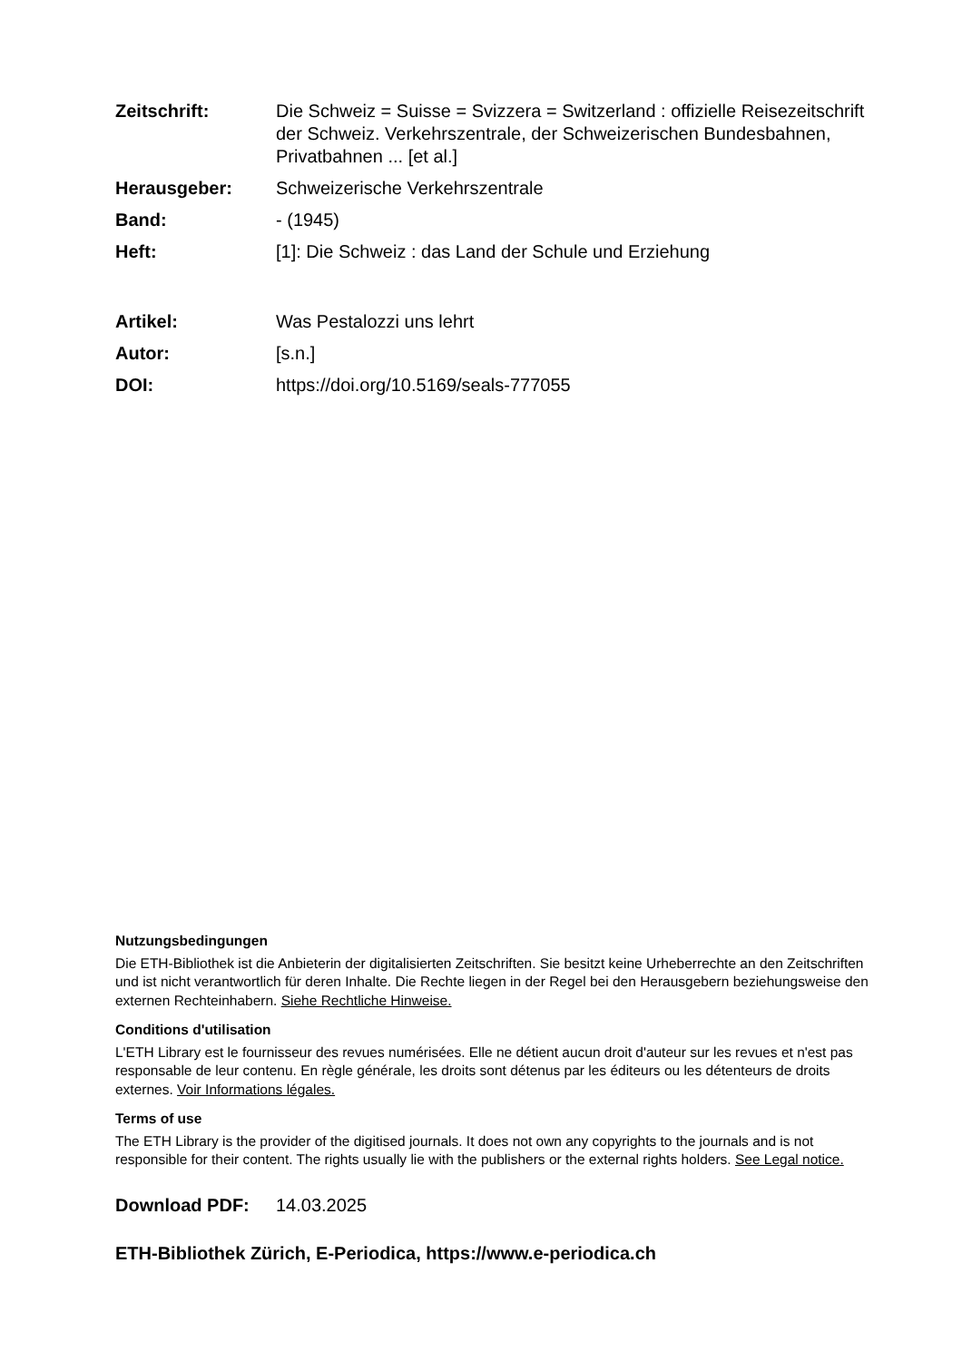Zeitschrift: Die Schweiz = Suisse = Svizzera = Switzerland : offizielle Reisezeitschrift der Schweiz. Verkehrszentrale, der Schweizerischen Bundesbahnen, Privatbahnen ... [et al.]
Herausgeber: Schweizerische Verkehrszentrale
Band: - (1945)
Heft: [1]: Die Schweiz : das Land der Schule und Erziehung
Artikel: Was Pestalozzi uns lehrt
Autor: [s.n.]
DOI: https://doi.org/10.5169/seals-777055
Nutzungsbedingungen
Die ETH-Bibliothek ist die Anbieterin der digitalisierten Zeitschriften. Sie besitzt keine Urheberrechte an den Zeitschriften und ist nicht verantwortlich für deren Inhalte. Die Rechte liegen in der Regel bei den Herausgebern beziehungsweise den externen Rechteinhabern. Siehe Rechtliche Hinweise.
Conditions d'utilisation
L'ETH Library est le fournisseur des revues numérisées. Elle ne détient aucun droit d'auteur sur les revues et n'est pas responsable de leur contenu. En règle générale, les droits sont détenus par les éditeurs ou les détenteurs de droits externes. Voir Informations légales.
Terms of use
The ETH Library is the provider of the digitised journals. It does not own any copyrights to the journals and is not responsible for their content. The rights usually lie with the publishers or the external rights holders. See Legal notice.
Download PDF: 14.03.2025
ETH-Bibliothek Zürich, E-Periodica, https://www.e-periodica.ch